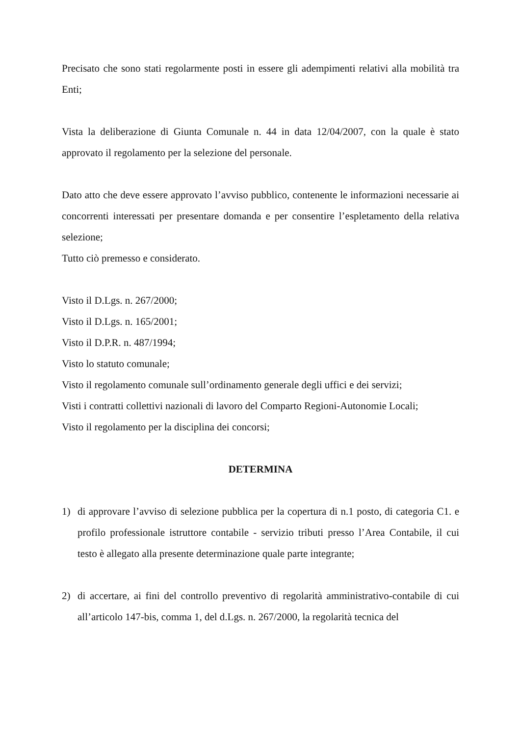Precisato che sono stati regolarmente posti in essere gli adempimenti relativi alla mobilità tra Enti;
Vista la deliberazione di Giunta Comunale n. 44 in data 12/04/2007, con la quale è stato approvato il regolamento per la selezione del personale.
Dato atto che deve essere approvato l’avviso pubblico, contenente le informazioni necessarie ai concorrenti interessati per presentare domanda e per consentire l’espletamento della relativa selezione;
Tutto ciò premesso e considerato.
Visto il D.Lgs. n. 267/2000;
Visto il D.Lgs. n. 165/2001;
Visto il D.P.R. n. 487/1994;
Visto lo statuto comunale;
Visto il regolamento comunale sull’ordinamento generale degli uffici e dei servizi;
Visti i contratti collettivi nazionali di lavoro del Comparto Regioni-Autonomie Locali;
Visto il regolamento per la disciplina dei concorsi;
DETERMINA
1) di approvare l’avviso di selezione pubblica per la copertura di n.1 posto, di categoria C1. e profilo professionale istruttore contabile - servizio tributi presso l’Area Contabile, il cui testo è allegato alla presente determinazione quale parte integrante;
2) di accertare, ai fini del controllo preventivo di regolarità amministrativo-contabile di cui all’articolo 147-bis, comma 1, del d.Lgs. n. 267/2000, la regolarità tecnica del